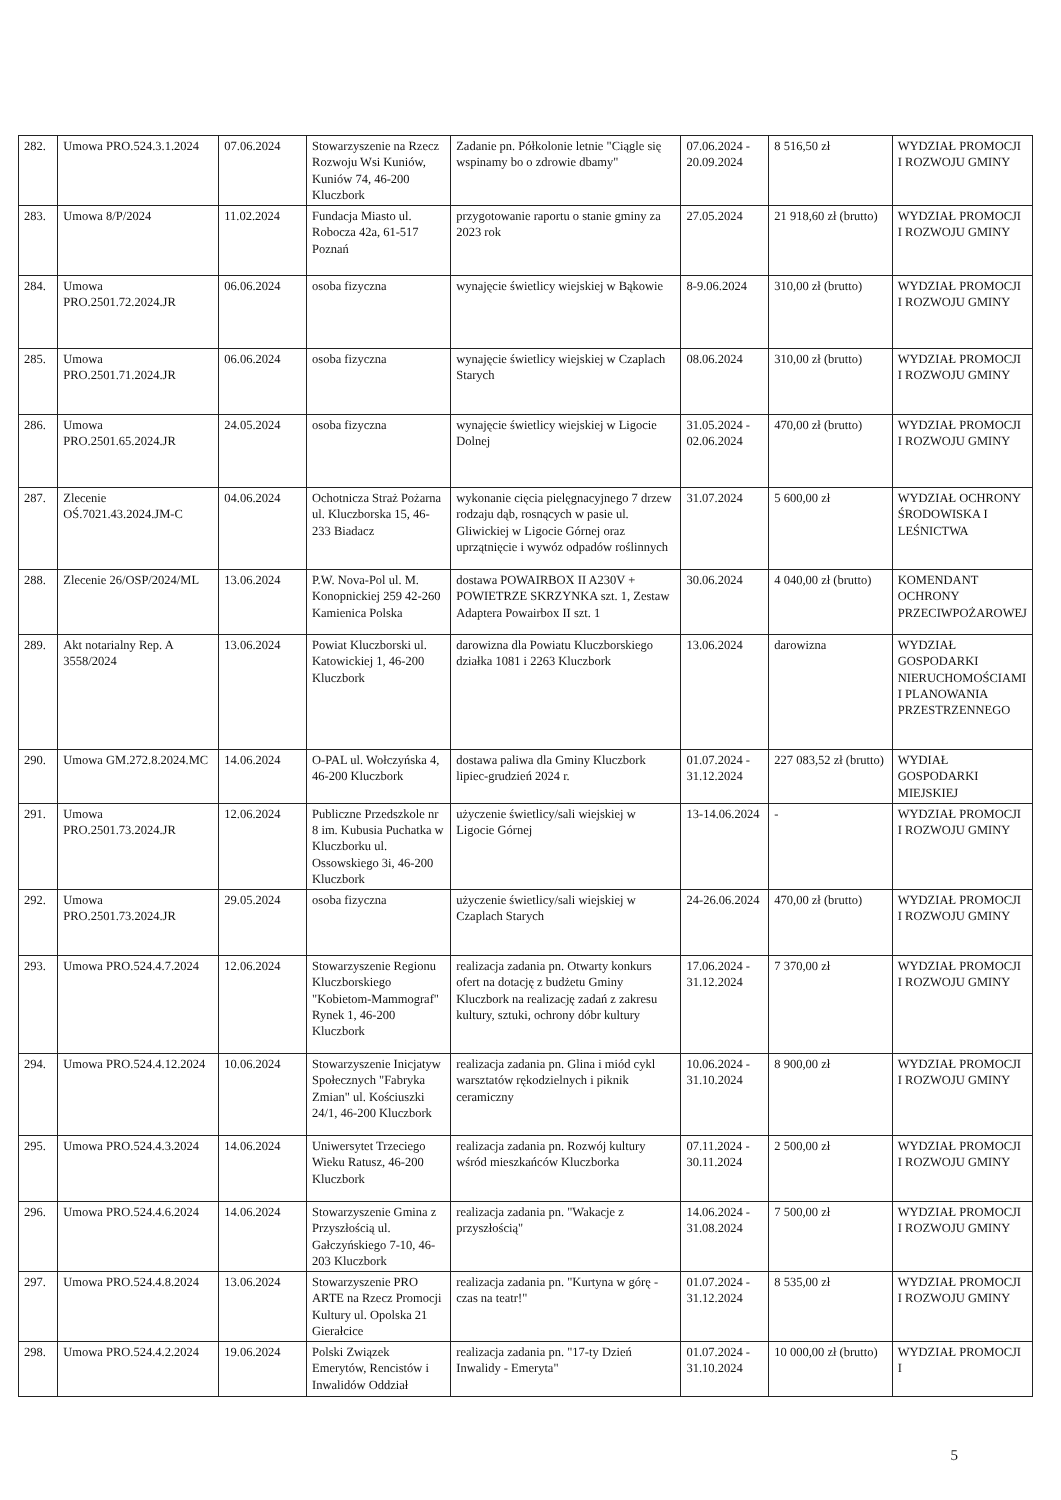| 282. | Umowa PRO.524.3.1.2024 | 07.06.2024 | Stowarzyszenie na Rzecz Rozwoju Wsi Kuniów, Kuniów 74, 46-200 Kluczbork | Zadanie pn. Półkolonie letnie "Ciągle się wspinamy bo o zdrowie dbamy" | 07.06.2024 - 20.09.2024 | 8 516,50 zł | WYDZIAŁ PROMOCJI I ROZWOJU GMINY |
| 283. | Umowa 8/P/2024 | 11.02.2024 | Fundacja Miasto ul. Robocza 42a, 61-517 Poznań | przygotowanie raportu o stanie gminy za 2023 rok | 27.05.2024 | 21 918,60 zł (brutto) | WYDZIAŁ PROMOCJI I ROZWOJU GMINY |
| 284. | Umowa PRO.2501.72.2024.JR | 06.06.2024 | osoba fizyczna | wynajęcie świetlicy wiejskiej w Bąkowie | 8-9.06.2024 | 310,00 zł (brutto) | WYDZIAŁ PROMOCJI I ROZWOJU GMINY |
| 285. | Umowa PRO.2501.71.2024.JR | 06.06.2024 | osoba fizyczna | wynajęcie świetlicy wiejskiej w Czaplach Starych | 08.06.2024 | 310,00 zł (brutto) | WYDZIAŁ PROMOCJI I ROZWOJU GMINY |
| 286. | Umowa PRO.2501.65.2024.JR | 24.05.2024 | osoba fizyczna | wynajęcie świetlicy wiejskiej w Ligocie Dolnej | 31.05.2024 - 02.06.2024 | 470,00 zł (brutto) | WYDZIAŁ PROMOCJI I ROZWOJU GMINY |
| 287. | Zlecenie OŚ.7021.43.2024.JM-C | 04.06.2024 | Ochotnicza Straż Pożarna ul. Kluczborska 15, 46-233 Biadacz | wykonanie cięcia pielęgnacyjnego 7 drzew rodzaju dąb, rosnących w pasie ul. Gliwickiej w Ligocie Górnej oraz uprzątnięcie i wywóz odpadów roślinnych | 31.07.2024 | 5 600,00 zł | WYDZIAŁ OCHRONY ŚRODOWISKA I LEŚNICTWA |
| 288. | Zlecenie 26/OSP/2024/ML | 13.06.2024 | P.W. Nova-Pol ul. M. Konopnickiej 259 42-260 Kamienica Polska | dostawa POWAIRBOX II A230V + POWIETRZE SKRZYNKA szt. 1, Zestaw Adaptera Powairbox II szt. 1 | 30.06.2024 | 4 040,00 zł (brutto) | KOMENDANT OCHRONY PRZECIWPOŻAROWEJ |
| 289. | Akt notarialny Rep. A 3558/2024 | 13.06.2024 | Powiat Kluczborski ul. Katowickiej 1, 46-200 Kluczbork | darowizna dla Powiatu Kluczborskiego działka 1081 i 2263 Kluczbork | 13.06.2024 | darowizna | WYDZIAŁ GOSPODARKI NIERUCHOMOŚCIAMI I PLANOWANIA PRZESTRZENNEGO |
| 290. | Umowa GM.272.8.2024.MC | 14.06.2024 | O-PAL ul. Wołczyńska 4, 46-200 Kluczbork | dostawa paliwa dla Gminy Kluczbork lipiec-grudzień 2024 r. | 01.07.2024 - 31.12.2024 | 227 083,52 zł (brutto) | WYDIAŁ GOSPODARKI MIEJSKIEJ |
| 291. | Umowa PRO.2501.73.2024.JR | 12.06.2024 | Publiczne Przedszkole nr 8 im. Kubusia Puchatka w Kluczborku ul. Ossowskiego 3i, 46-200 Kluczbork | użyczenie świetlicy/sali wiejskiej w Ligocie Górnej | 13-14.06.2024 | - | WYDZIAŁ PROMOCJI I ROZWOJU GMINY |
| 292. | Umowa PRO.2501.73.2024.JR | 29.05.2024 | osoba fizyczna | użyczenie świetlicy/sali wiejskiej w Czaplach Starych | 24-26.06.2024 | 470,00 zł (brutto) | WYDZIAŁ PROMOCJI I ROZWOJU GMINY |
| 293. | Umowa PRO.524.4.7.2024 | 12.06.2024 | Stowarzyszenie Regionu Kluczborskiego "Kobietom-Mammograf" Rynek 1, 46-200 Kluczbork | realizacja zadania pn. Otwarty konkurs ofert na dotację z budżetu Gminy Kluczbork na realizację zadań z zakresu kultury, sztuki, ochrony dóbr kultury | 17.06.2024 - 31.12.2024 | 7 370,00 zł | WYDZIAŁ PROMOCJI I ROZWOJU GMINY |
| 294. | Umowa PRO.524.4.12.2024 | 10.06.2024 | Stowarzyszenie Inicjatyw Społecznych "Fabryka Zmian" ul. Kościuszki 24/1, 46-200 Kluczbork | realizacja zadania pn. Glina i miód cykl warsztatów rękodzielnych i piknik ceramiczny | 10.06.2024 - 31.10.2024 | 8 900,00 zł | WYDZIAŁ PROMOCJI I ROZWOJU GMINY |
| 295. | Umowa PRO.524.4.3.2024 | 14.06.2024 | Uniwersytet Trzeciego Wieku Ratusz, 46-200 Kluczbork | realizacja zadania pn. Rozwój kultury wśród mieszkańców Kluczborka | 07.11.2024 - 30.11.2024 | 2 500,00 zł | WYDZIAŁ PROMOCJI I ROZWOJU GMINY |
| 296. | Umowa PRO.524.4.6.2024 | 14.06.2024 | Stowarzyszenie Gmina z Przyszłością ul. Gałczyńskiego 7-10, 46-203 Kluczbork | realizacja zadania pn. "Wakacje z przyszłością" | 14.06.2024 - 31.08.2024 | 7 500,00 zł | WYDZIAŁ PROMOCJI I ROZWOJU GMINY |
| 297. | Umowa PRO.524.4.8.2024 | 13.06.2024 | Stowarzyszenie PRO ARTE na Rzecz Promocji Kultury ul. Opolska 21 Gierałcice | realizacja zadania pn. "Kurtyna w górę - czas na teatr!" | 01.07.2024 - 31.12.2024 | 8 535,00 zł | WYDZIAŁ PROMOCJI I ROZWOJU GMINY |
| 298. | Umowa PRO.524.4.2.2024 | 19.06.2024 | Polski Związek Emerytów, Rencistów i Inwalidów Oddział | realizacja zadania pn. "17-ty Dzień Inwalidy - Emeryta" | 01.07.2024 - 31.10.2024 | 10 000,00 zł (brutto) | WYDZIAŁ PROMOCJI I |
5